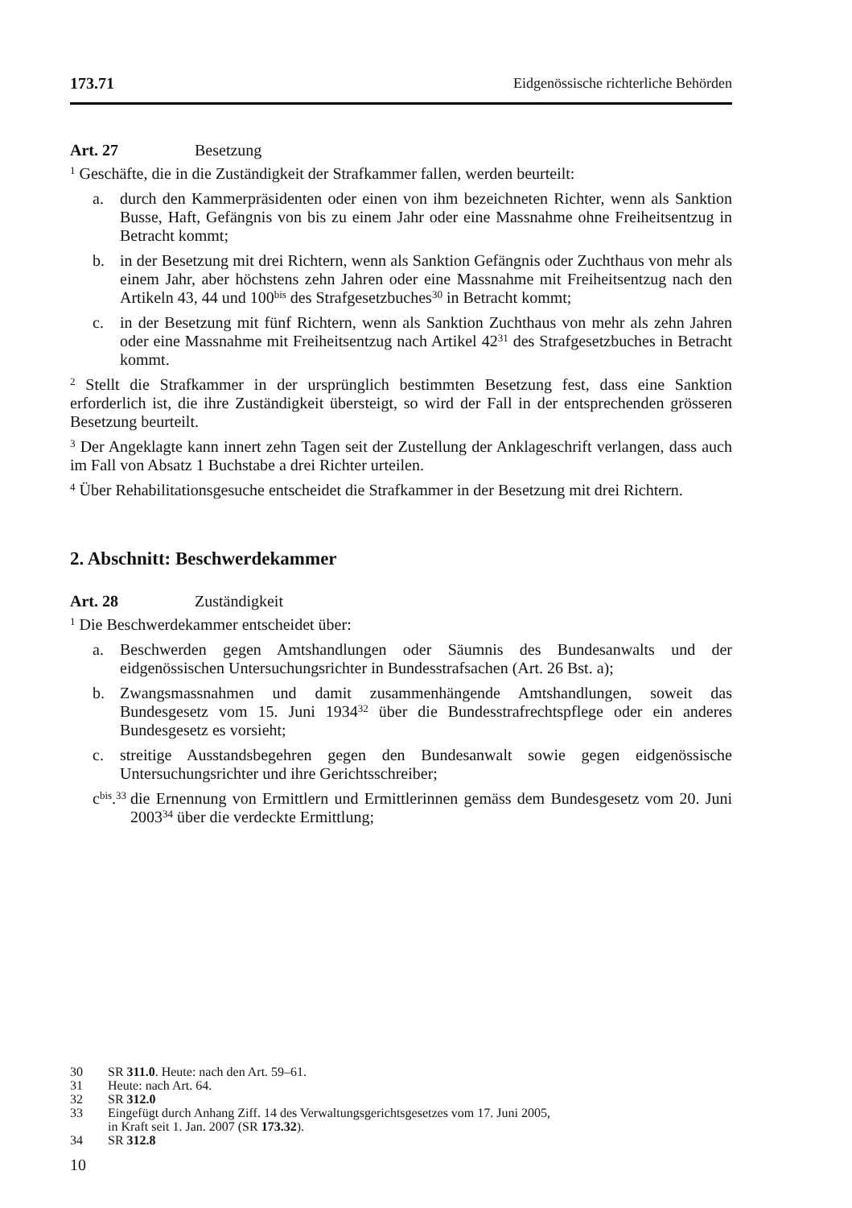173.71 Eidgenössische richterliche Behörden
Art. 27 Besetzung
<sup>1</sup> Geschäfte, die in die Zuständigkeit der Strafkammer fallen, werden beurteilt:
a. durch den Kammerpräsidenten oder einen von ihm bezeichneten Richter, wenn als Sanktion Busse, Haft, Gefängnis von bis zu einem Jahr oder eine Massnahme ohne Freiheitsentzug in Betracht kommt;
b. in der Besetzung mit drei Richtern, wenn als Sanktion Gefängnis oder Zuchthaus von mehr als einem Jahr, aber höchstens zehn Jahren oder eine Massnahme mit Freiheitsentzug nach den Artikeln 43, 44 und 100<sup>bis</sup> des Strafgesetzbuches<sup>30</sup> in Betracht kommt;
c. in der Besetzung mit fünf Richtern, wenn als Sanktion Zuchthaus von mehr als zehn Jahren oder eine Massnahme mit Freiheitsentzug nach Artikel 42<sup>31</sup> des Strafgesetzbuches in Betracht kommt.
<sup>2</sup> Stellt die Strafkammer in der ursprünglich bestimmten Besetzung fest, dass eine Sanktion erforderlich ist, die ihre Zuständigkeit übersteigt, so wird der Fall in der entsprechenden grösseren Besetzung beurteilt.
<sup>3</sup> Der Angeklagte kann innert zehn Tagen seit der Zustellung der Anklageschrift verlangen, dass auch im Fall von Absatz 1 Buchstabe a drei Richter urteilen.
<sup>4</sup> Über Rehabilitationsgesuche entscheidet die Strafkammer in der Besetzung mit drei Richtern.
2. Abschnitt: Beschwerdekammer
Art. 28 Zuständigkeit
<sup>1</sup> Die Beschwerdekammer entscheidet über:
a. Beschwerden gegen Amtshandlungen oder Säumnis des Bundesanwalts und der eidgenössischen Untersuchungsrichter in Bundesstrafsachen (Art. 26 Bst. a);
b. Zwangsmassnahmen und damit zusammenhängende Amtshandlungen, soweit das Bundesgesetz vom 15. Juni 1934<sup>32</sup> über die Bundesstrafrechtspflege oder ein anderes Bundesgesetz es vorsieht;
c. streitige Ausstandsbegehren gegen den Bundesanwalt sowie gegen eidgenössische Untersuchungsrichter und ihre Gerichtsschreiber;
c<sup>bis</sup>.<sup>33</sup> die Ernennung von Ermittlern und Ermittlerinnen gemäss dem Bundesgesetz vom 20. Juni 2003<sup>34</sup> über die verdeckte Ermittlung;
30 SR 311.0. Heute: nach den Art. 59–61.
31 Heute: nach Art. 64.
32 SR 312.0
33 Eingefügt durch Anhang Ziff. 14 des Verwaltungsgerichtsgesetzes vom 17. Juni 2005,
in Kraft seit 1. Jan. 2007 (SR 173.32).
34 SR 312.8
10